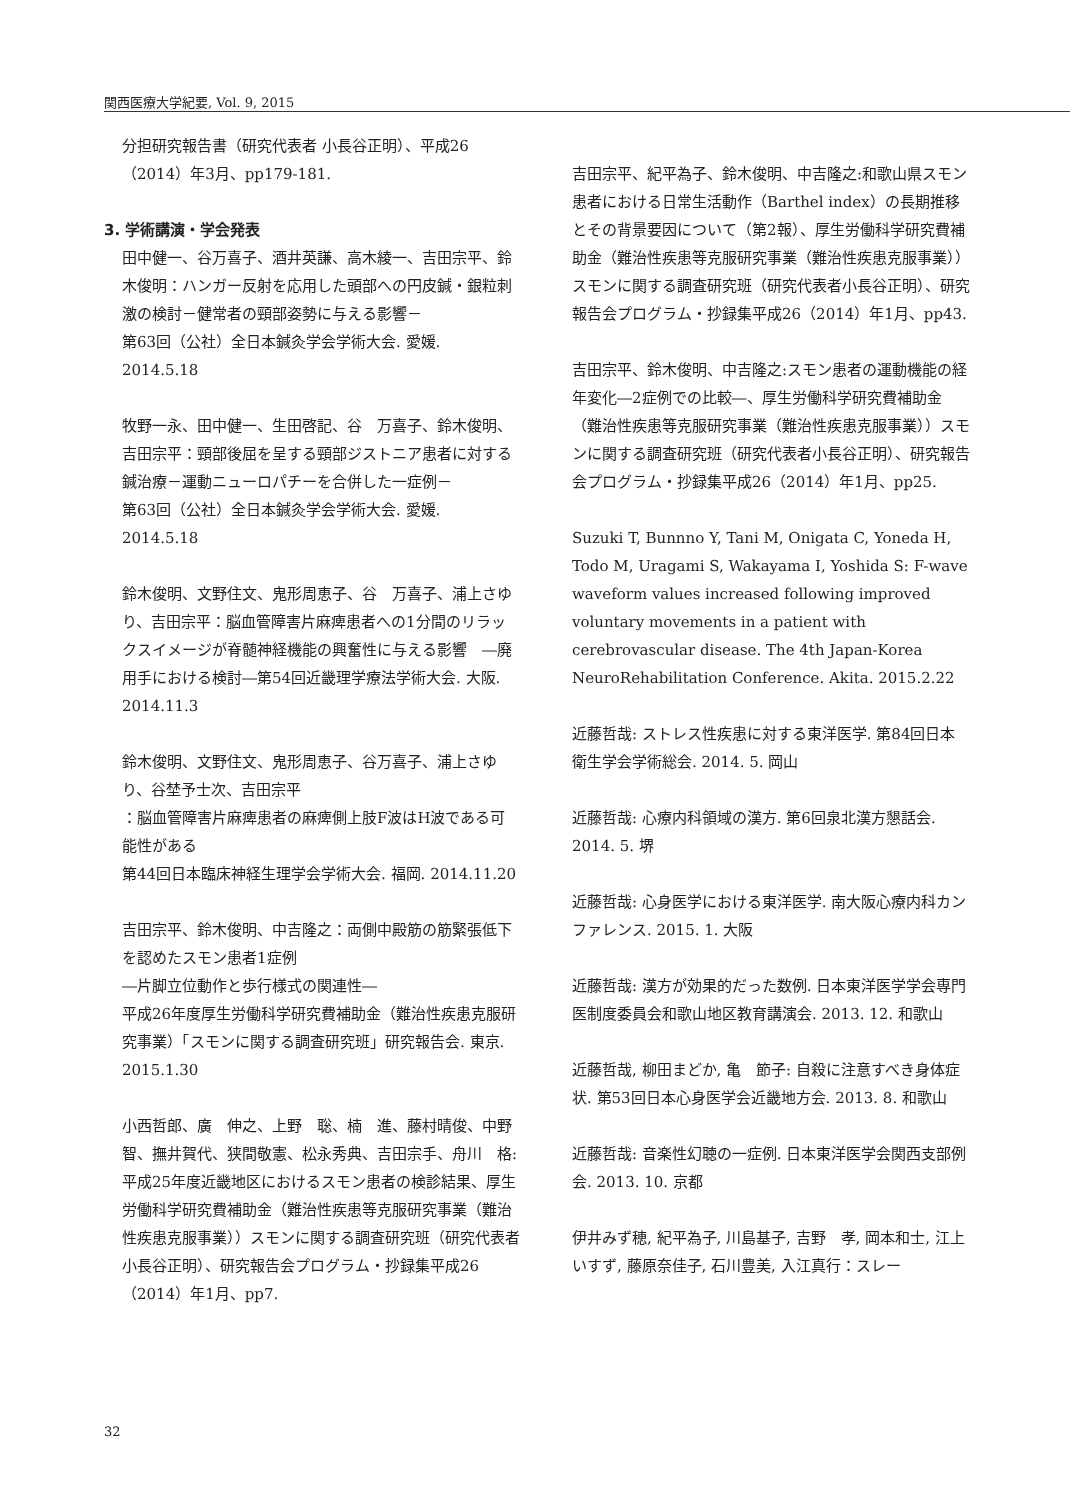関西医療大学紀要, Vol. 9, 2015
分担研究報告書（研究代表者 小長谷正明）、平成26（2014）年3月、pp179-181.
3. 学術講演・学会発表
田中健一、谷万喜子、酒井英謙、高木綾一、吉田宗平、鈴木俊明：ハンガー反射を応用した頭部への円皮鍼・銀粒刺激の検討－健常者の頸部姿勢に与える影響－
第63回（公社）全日本鍼灸学会学術大会. 愛媛. 2014.5.18
牧野一永、田中健一、生田啓記、谷　万喜子、鈴木俊明、吉田宗平：頸部後屈を呈する頸部ジストニア患者に対する鍼治療－運動ニューロパチーを合併した一症例－
第63回（公社）全日本鍼灸学会学術大会. 愛媛. 2014.5.18
鈴木俊明、文野住文、鬼形周恵子、谷　万喜子、浦上さゆり、吉田宗平：脳血管障害片麻痺患者への1分間のリラックスイメージが脊髄神経機能の興奮性に与える影響　―廃用手における検討―第54回近畿理学療法学術大会. 大阪. 2014.11.3
鈴木俊明、文野住文、鬼形周恵子、谷万喜子、浦上さゆり、谷埜予士次、吉田宗平
：脳血管障害片麻痺患者の麻痺側上肢F波はH波である可能性がある
第44回日本臨床神経生理学会学術大会. 福岡. 2014.11.20
吉田宗平、鈴木俊明、中吉隆之：両側中殿筋の筋緊張低下を認めたスモン患者1症例
―片脚立位動作と歩行様式の関連性―
平成26年度厚生労働科学研究費補助金（難治性疾患克服研究事業）「スモンに関する調査研究班」研究報告会. 東京. 2015.1.30
小西哲郎、廣　伸之、上野　聡、楠　進、藤村晴俊、中野　智、撫井賀代、狭間敬憲、松永秀典、吉田宗手、舟川　格:平成25年度近畿地区におけるスモン患者の検診結果、厚生労働科学研究費補助金（難治性疾患等克服研究事業（難治性疾患克服事業））スモンに関する調査研究班（研究代表者小長谷正明）、研究報告会プログラム・抄録集平成26（2014）年1月、pp7.
吉田宗平、紀平為子、鈴木俊明、中吉隆之:和歌山県スモン患者における日常生活動作（Barthel index）の長期推移とその背景要因について（第2報）、厚生労働科学研究費補助金（難治性疾患等克服研究事業（難治性疾患克服事業））スモンに関する調査研究班（研究代表者小長谷正明）、研究報告会プログラム・抄録集平成26（2014）年1月、pp43.
吉田宗平、鈴木俊明、中吉隆之:スモン患者の運動機能の経年変化―2症例での比較―、厚生労働科学研究費補助金（難治性疾患等克服研究事業（難治性疾患克服事業））スモンに関する調査研究班（研究代表者小長谷正明）、研究報告会プログラム・抄録集平成26（2014）年1月、pp25.
Suzuki T, Bunnno Y, Tani M, Onigata C, Yoneda H, Todo M, Uragami S, Wakayama I, Yoshida S: F-wave waveform values increased following improved voluntary movements in a patient with cerebrovascular disease. The 4th Japan-Korea NeuroRehabilitation Conference. Akita. 2015.2.22
近藤哲哉: ストレス性疾患に対する東洋医学. 第84回日本衛生学会学術総会. 2014. 5. 岡山
近藤哲哉: 心療内科領域の漢方. 第6回泉北漢方懇話会. 2014. 5. 堺
近藤哲哉: 心身医学における東洋医学. 南大阪心療内科カンファレンス. 2015. 1. 大阪
近藤哲哉: 漢方が効果的だった数例. 日本東洋医学学会専門医制度委員会和歌山地区教育講演会. 2013. 12. 和歌山
近藤哲哉, 柳田まどか, 亀　節子: 自殺に注意すべき身体症状. 第53回日本心身医学会近畿地方会. 2013. 8. 和歌山
近藤哲哉: 音楽性幻聴の一症例. 日本東洋医学会関西支部例会. 2013. 10. 京都
伊井みず穂, 紀平為子, 川島基子, 吉野　孝, 岡本和士, 江上いすず, 藤原奈佳子, 石川豊美, 入江真行：スレー
32